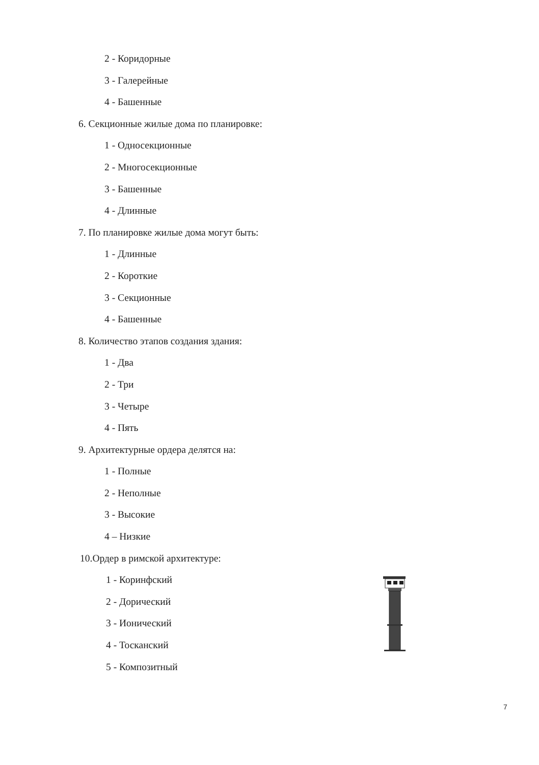2 - Коридорные
3 - Галерейные
4 - Башенные
6. Секционные жилые дома по планировке:
1 - Односекционные
2 - Многосекционные
3 - Башенные
4 - Длинные
7. По планировке жилые дома могут быть:
1 - Длинные
2 - Короткие
3 - Секционные
4 - Башенные
8. Количество этапов создания здания:
1 - Два
2 - Три
3 - Четыре
4 - Пять
9. Архитектурные ордера делятся на:
1 - Полные
2 - Неполные
3 - Высокие
4 – Низкие
10.Ордер в римской архитектуре:
1 - Коринфский
2 - Дорический
3 - Ионический
4 - Тосканский
5 - Композитный
7